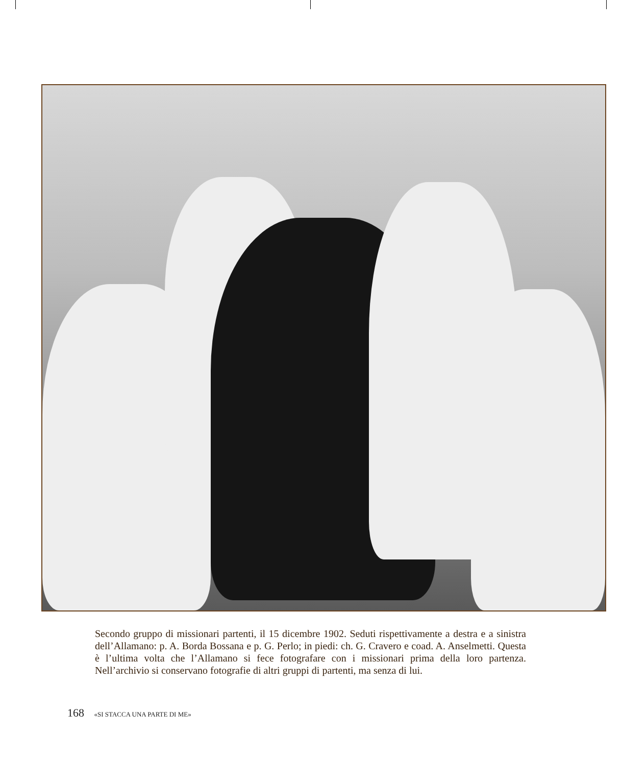Secondo gruppo di missionari partenti, il 15 dicembre 1902. Seduti rispettivamente a destra e a sinistra dell’Allamano: p. A. Borda Bossana e p. G. Perlo; in piedi: ch. G. Cravero e coad. A. Anselmetti. Questa è l’ultima volta che l’Allamano si fece fotografare con i missionari prima della loro partenza. Nell’archivio si conservano fotografie di altri gruppi di partenti, ma senza di lui.
168 «SI STACCA UNA PARTE DI ME»